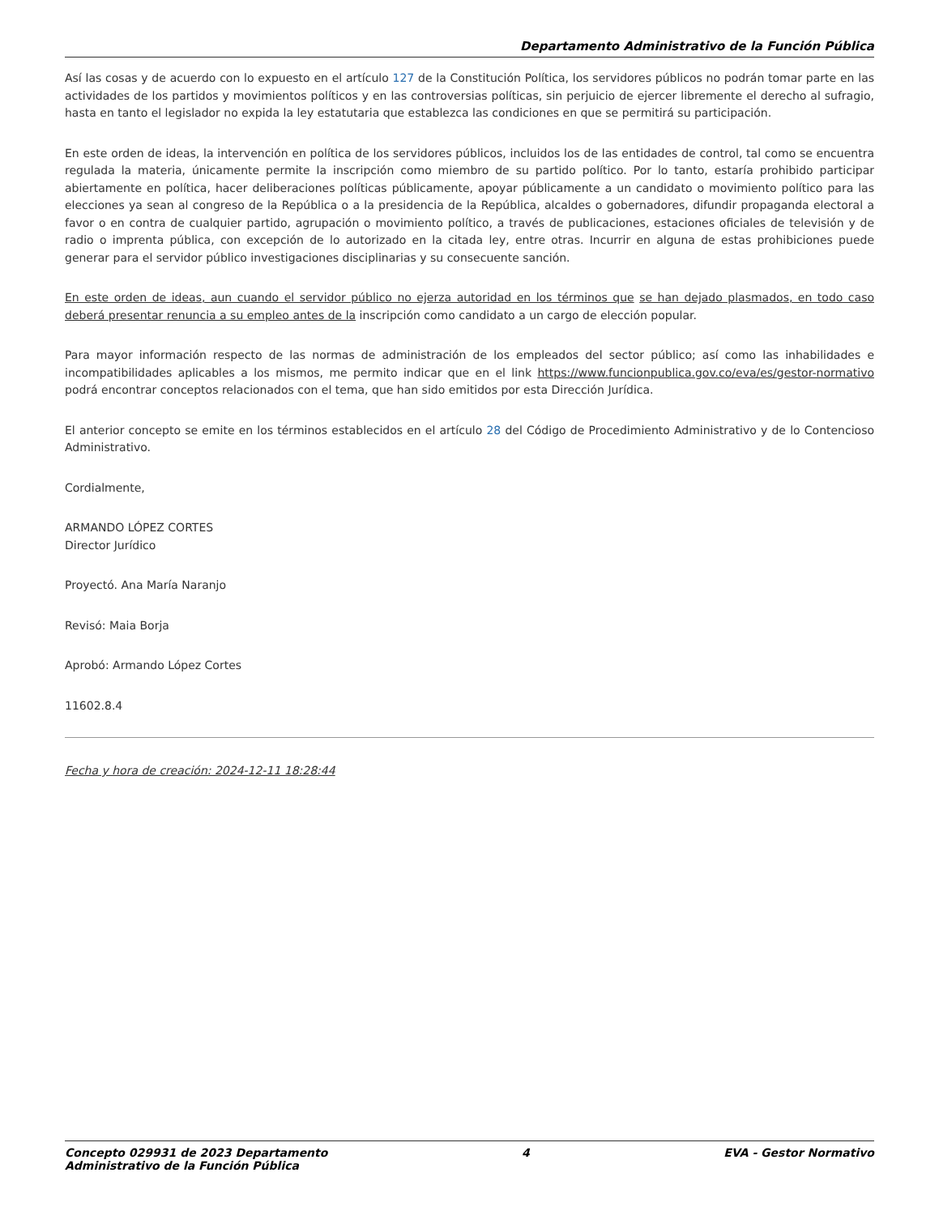Departamento Administrativo de la Función Pública
Así las cosas y de acuerdo con lo expuesto en el artículo 127 de la Constitución Política, los servidores públicos no podrán tomar parte en las actividades de los partidos y movimientos políticos y en las controversias políticas, sin perjuicio de ejercer libremente el derecho al sufragio, hasta en tanto el legislador no expida la ley estatutaria que establezca las condiciones en que se permitirá su participación.
En este orden de ideas, la intervención en política de los servidores públicos, incluidos los de las entidades de control, tal como se encuentra regulada la materia, únicamente permite la inscripción como miembro de su partido político. Por lo tanto, estaría prohibido participar abiertamente en política, hacer deliberaciones políticas públicamente, apoyar públicamente a un candidato o movimiento político para las elecciones ya sean al congreso de la República o a la presidencia de la República, alcaldes o gobernadores, difundir propaganda electoral a favor o en contra de cualquier partido, agrupación o movimiento político, a través de publicaciones, estaciones oficiales de televisión y de radio o imprenta pública, con excepción de lo autorizado en la citada ley, entre otras. Incurrir en alguna de estas prohibiciones puede generar para el servidor público investigaciones disciplinarias y su consecuente sanción.
En este orden de ideas, aun cuando el servidor público no ejerza autoridad en los términos que se han dejado plasmados, en todo caso deberá presentar renuncia a su empleo antes de la inscripción como candidato a un cargo de elección popular.
Para mayor información respecto de las normas de administración de los empleados del sector público; así como las inhabilidades e incompatibilidades aplicables a los mismos, me permito indicar que en el link https://www.funcionpublica.gov.co/eva/es/gestor-normativo podrá encontrar conceptos relacionados con el tema, que han sido emitidos por esta Dirección Jurídica.
El anterior concepto se emite en los términos establecidos en el artículo 28 del Código de Procedimiento Administrativo y de lo Contencioso Administrativo.
Cordialmente,
ARMANDO LÓPEZ CORTES
Director Jurídico
Proyectó. Ana María Naranjo
Revisó: Maia Borja
Aprobó: Armando López Cortes
11602.8.4
Fecha y hora de creación: 2024-12-11 18:28:44
Concepto 029931 de 2023 Departamento
Administrativo de la Función Pública
4 EVA - Gestor Normativo